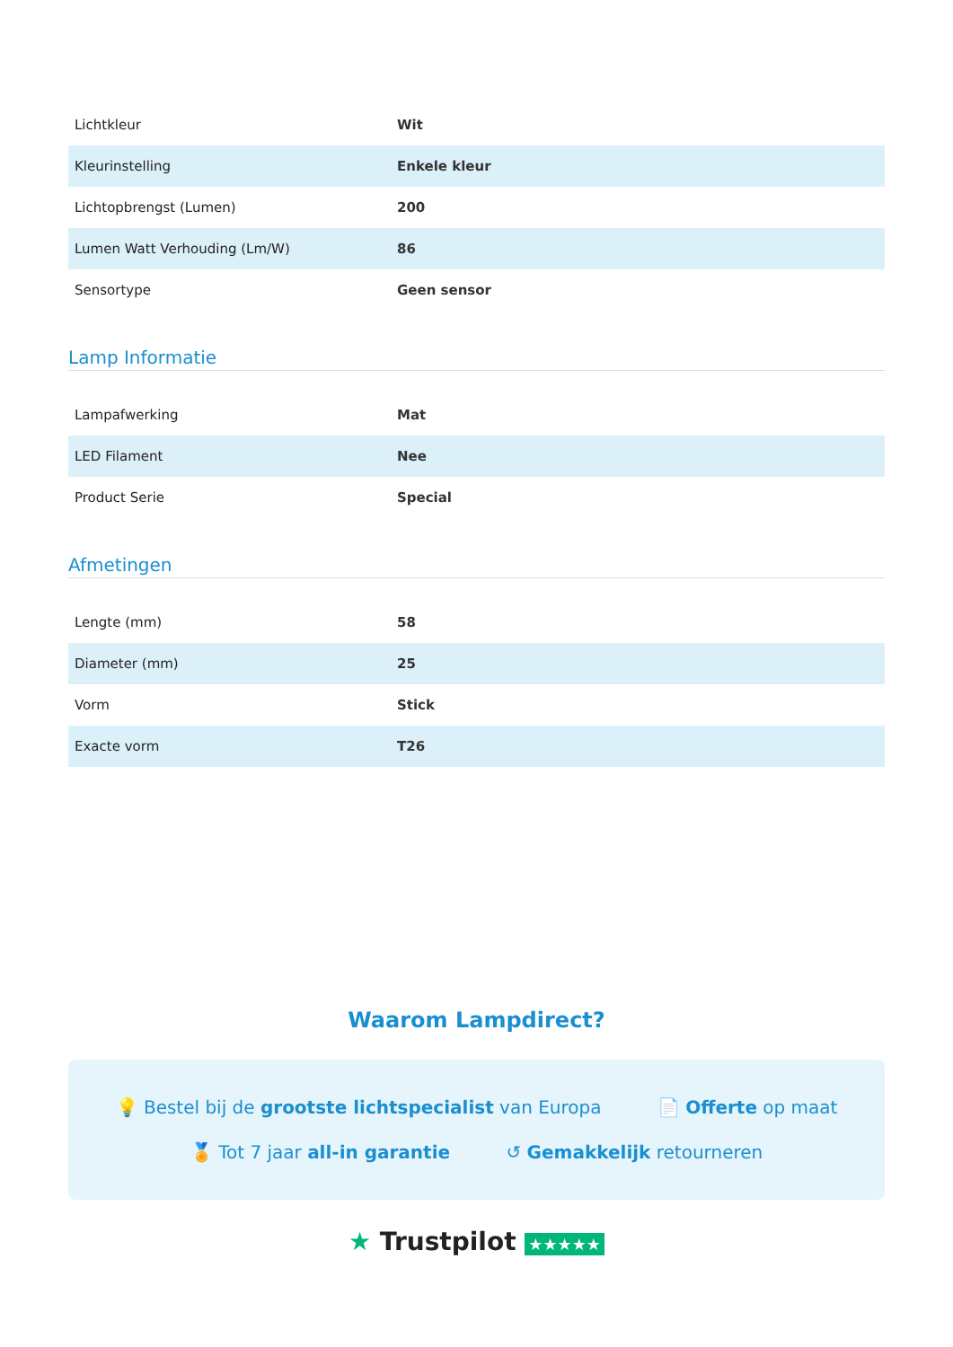| Lichtkleur | Wit |
| Kleurinstelling | Enkele kleur |
| Lichtopbrengst (Lumen) | 200 |
| Lumen Watt Verhouding (Lm/W) | 86 |
| Sensortype | Geen sensor |
Lamp Informatie
| Lampafwerking | Mat |
| LED Filament | Nee |
| Product Serie | Special |
Afmetingen
| Lengte (mm) | 58 |
| Diameter (mm) | 25 |
| Vorm | Stick |
| Exacte vorm | T26 |
Waarom Lampdirect?
💡 Bestel bij de grootste lichtspecialist van Europa 📄 Offerte op maat
🏅 Tot 7 jaar all-in garantie ↺ Gemakkelijk retourneren
★ Trustpilot ★★★★★